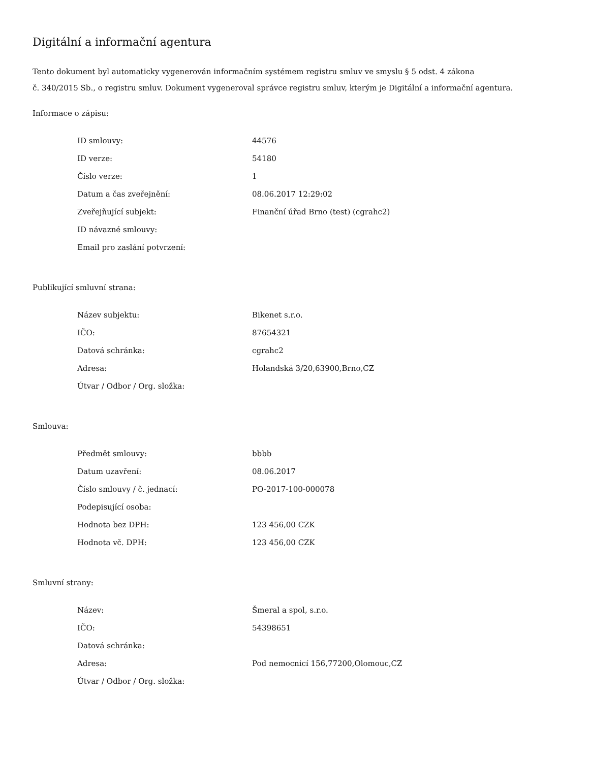Digitální a informační agentura
Tento dokument byl automaticky vygenerován informačním systémem registru smluv ve smyslu § 5 odst. 4 zákona
č. 340/2015 Sb., o registru smluv. Dokument vygeneroval správce registru smluv, kterým je Digitální a informační agentura.
Informace o zápisu:
| ID smlouvy: | 44576 |
| ID verze: | 54180 |
| Číslo verze: | 1 |
| Datum a čas zveřejnění: | 08.06.2017 12:29:02 |
| Zveřejňující subjekt: | Finanční úřad Brno (test) (cgrahc2) |
| ID návazné smlouvy: | |
| Email pro zaslání potvrzení: | |
Publikující smluvní strana:
| Název subjektu: | Bikenet s.r.o. |
| IČO: | 87654321 |
| Datová schránka: | cgrahc2 |
| Adresa: | Holandská 3/20,63900,Brno,CZ |
| Útvar / Odbor / Org. složka: | |
Smlouva:
| Předmět smlouvy: | bbbb |
| Datum uzavření: | 08.06.2017 |
| Číslo smlouvy / č. jednací: | PO-2017-100-000078 |
| Podepisující osoba: | |
| Hodnota bez DPH: | 123 456,00 CZK |
| Hodnota vč. DPH: | 123 456,00 CZK |
Smluvní strany:
| Název: | Šmeral a spol, s.r.o. |
| IČO: | 54398651 |
| Datová schránka: | |
| Adresa: | Pod nemocnicí 156,77200,Olomouc,CZ |
| Útvar / Odbor / Org. složka: | |